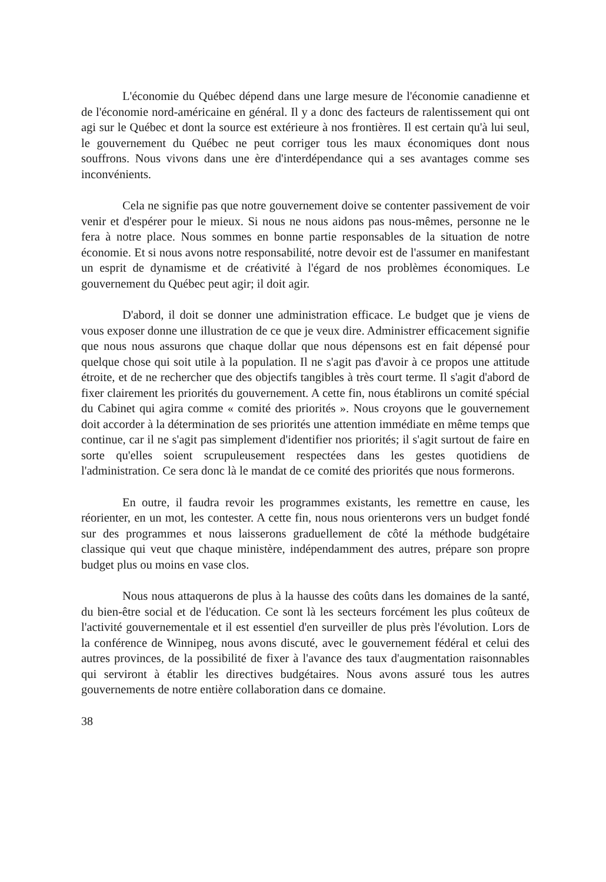L'économie du Québec dépend dans une large mesure de l'économie canadienne et de l'économie nord-américaine en général. Il y a donc des facteurs de ralentissement qui ont agi sur le Québec et dont la source est extérieure à nos frontières. Il est certain qu'à lui seul, le gouvernement du Québec ne peut corriger tous les maux économiques dont nous souffrons. Nous vivons dans une ère d'interdépendance qui a ses avantages comme ses inconvénients.
Cela ne signifie pas que notre gouvernement doive se contenter passivement de voir venir et d'espérer pour le mieux. Si nous ne nous aidons pas nous-mêmes, personne ne le fera à notre place. Nous sommes en bonne partie responsables de la situation de notre économie. Et si nous avons notre responsabilité, notre devoir est de l'assumer en manifestant un esprit de dynamisme et de créativité à l'égard de nos problèmes économiques. Le gouvernement du Québec peut agir; il doit agir.
D'abord, il doit se donner une administration efficace. Le budget que je viens de vous exposer donne une illustration de ce que je veux dire. Administrer efficacement signifie que nous nous assurons que chaque dollar que nous dépensons est en fait dépensé pour quelque chose qui soit utile à la population. Il ne s'agit pas d'avoir à ce propos une attitude étroite, et de ne rechercher que des objectifs tangibles à très court terme. Il s'agit d'abord de fixer clairement les priorités du gouvernement. A cette fin, nous établirons un comité spécial du Cabinet qui agira comme « comité des priorités ». Nous croyons que le gouvernement doit accorder à la détermination de ses priorités une attention immédiate en même temps que continue, car il ne s'agit pas simplement d'identifier nos priorités; il s'agit surtout de faire en sorte qu'elles soient scrupuleusement respectées dans les gestes quotidiens de l'administration. Ce sera donc là le mandat de ce comité des priorités que nous formerons.
En outre, il faudra revoir les programmes existants, les remettre en cause, les réorienter, en un mot, les contester. A cette fin, nous nous orienterons vers un budget fondé sur des programmes et nous laisserons graduellement de côté la méthode budgétaire classique qui veut que chaque ministère, indépendamment des autres, prépare son propre budget plus ou moins en vase clos.
Nous nous attaquerons de plus à la hausse des coûts dans les domaines de la santé, du bien-être social et de l'éducation. Ce sont là les secteurs forcément les plus coûteux de l'activité gouvernementale et il est essentiel d'en surveiller de plus près l'évolution. Lors de la conférence de Winnipeg, nous avons discuté, avec le gouvernement fédéral et celui des autres provinces, de la possibilité de fixer à l'avance des taux d'augmentation raisonnables qui serviront à établir les directives budgétaires. Nous avons assuré tous les autres gouvernements de notre entière collaboration dans ce domaine.
38